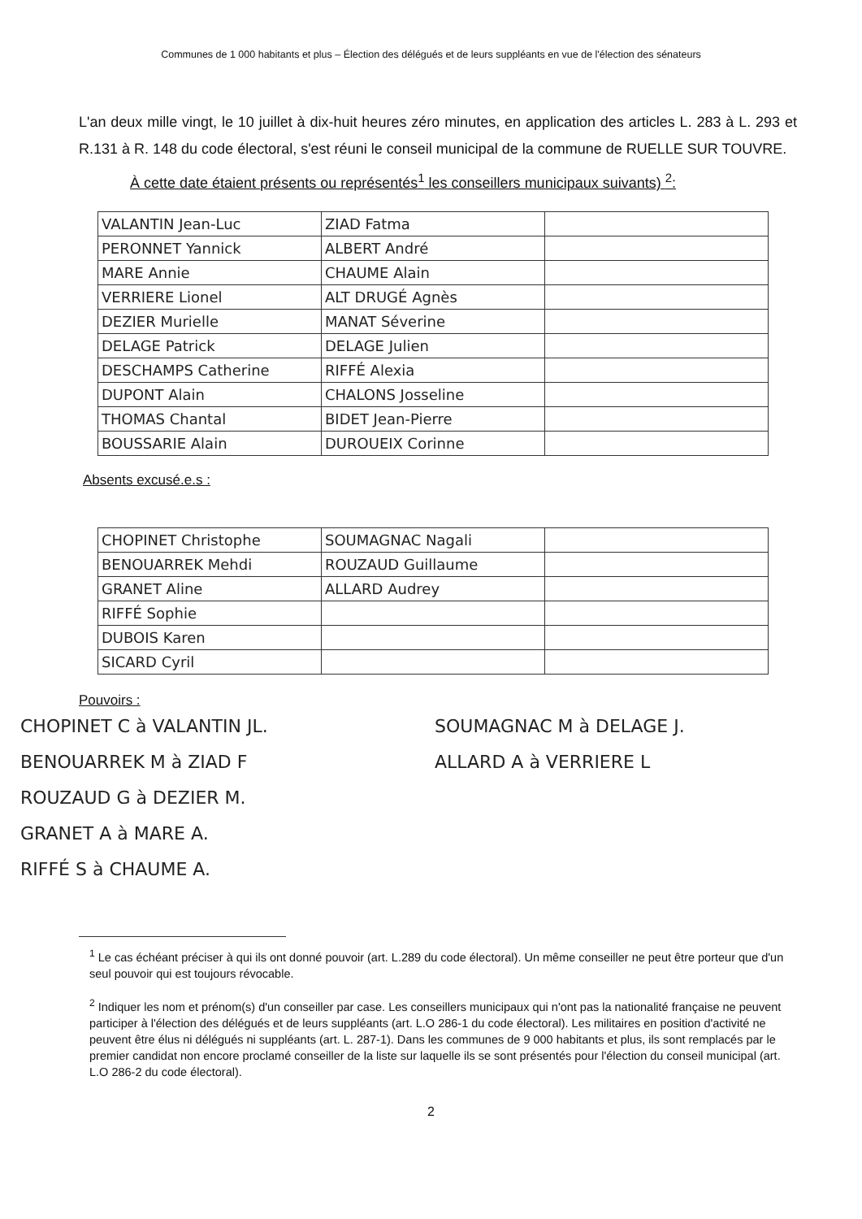Communes de 1 000 habitants et plus – Élection des délégués et de leurs suppléants en vue de l'élection des sénateurs
L'an deux mille vingt, le 10 juillet à dix-huit heures zéro minutes, en application des articles L. 283 à L. 293 et R.131 à R. 148 du code électoral, s'est réuni le conseil municipal de la commune de RUELLE SUR TOUVRE.
À cette date étaient présents ou représentés<sup>1</sup> les conseillers municipaux suivants) <sup>2</sup>:
| VALANTIN Jean-Luc | ZIAD Fatma | |
| PERONNET Yannick | ALBERT André | |
| MARE Annie | CHAUME Alain | |
| VERRIERE Lionel | ALT DRUGÉ Agnès | |
| DEZIER Murielle | MANAT Séverine | |
| DELAGE Patrick | DELAGE Julien | |
| DESCHAMPS Catherine | RIFFÉ Alexia | |
| DUPONT Alain | CHALONS Josseline | |
| THOMAS Chantal | BIDET Jean-Pierre | |
| BOUSSARIE Alain | DUROUEIX Corinne | |
Absents excusé.e.s :
| CHOPINET Christophe | SOUMAGNAC Nagali | |
| BENOUARREK Mehdi | ROUZAUD Guillaume | |
| GRANET Aline | ALLARD Audrey | |
| RIFFÉ Sophie | | |
| DUBOIS Karen | | |
| SICARD Cyril | | |
Pouvoirs :
CHOPINET C à VALANTIN JL.
BENOUARREK M à ZIAD F
ROUZAUD G à DEZIER M.
GRANET A à MARE A.
RIFFÉ S à CHAUME A.
SOUMAGNAC M à DELAGE J.
ALLARD A à VERRIERE L
<sup>1</sup> Le cas échéant préciser à qui ils ont donné pouvoir (art. L.289 du code électoral). Un même conseiller ne peut être porteur que d'un seul pouvoir qui est toujours révocable.
<sup>2</sup> Indiquer les nom et prénom(s) d'un conseiller par case. Les conseillers municipaux qui n'ont pas la nationalité française ne peuvent participer à l'élection des délégués et de leurs suppléants (art. L.O 286-1 du code électoral). Les militaires en position d'activité ne peuvent être élus ni délégués ni suppléants (art. L. 287-1). Dans les communes de 9 000 habitants et plus, ils sont remplacés par le premier candidat non encore proclamé conseiller de la liste sur laquelle ils se sont présentés pour l'élection du conseil municipal (art. L.O 286-2 du code électoral).
2